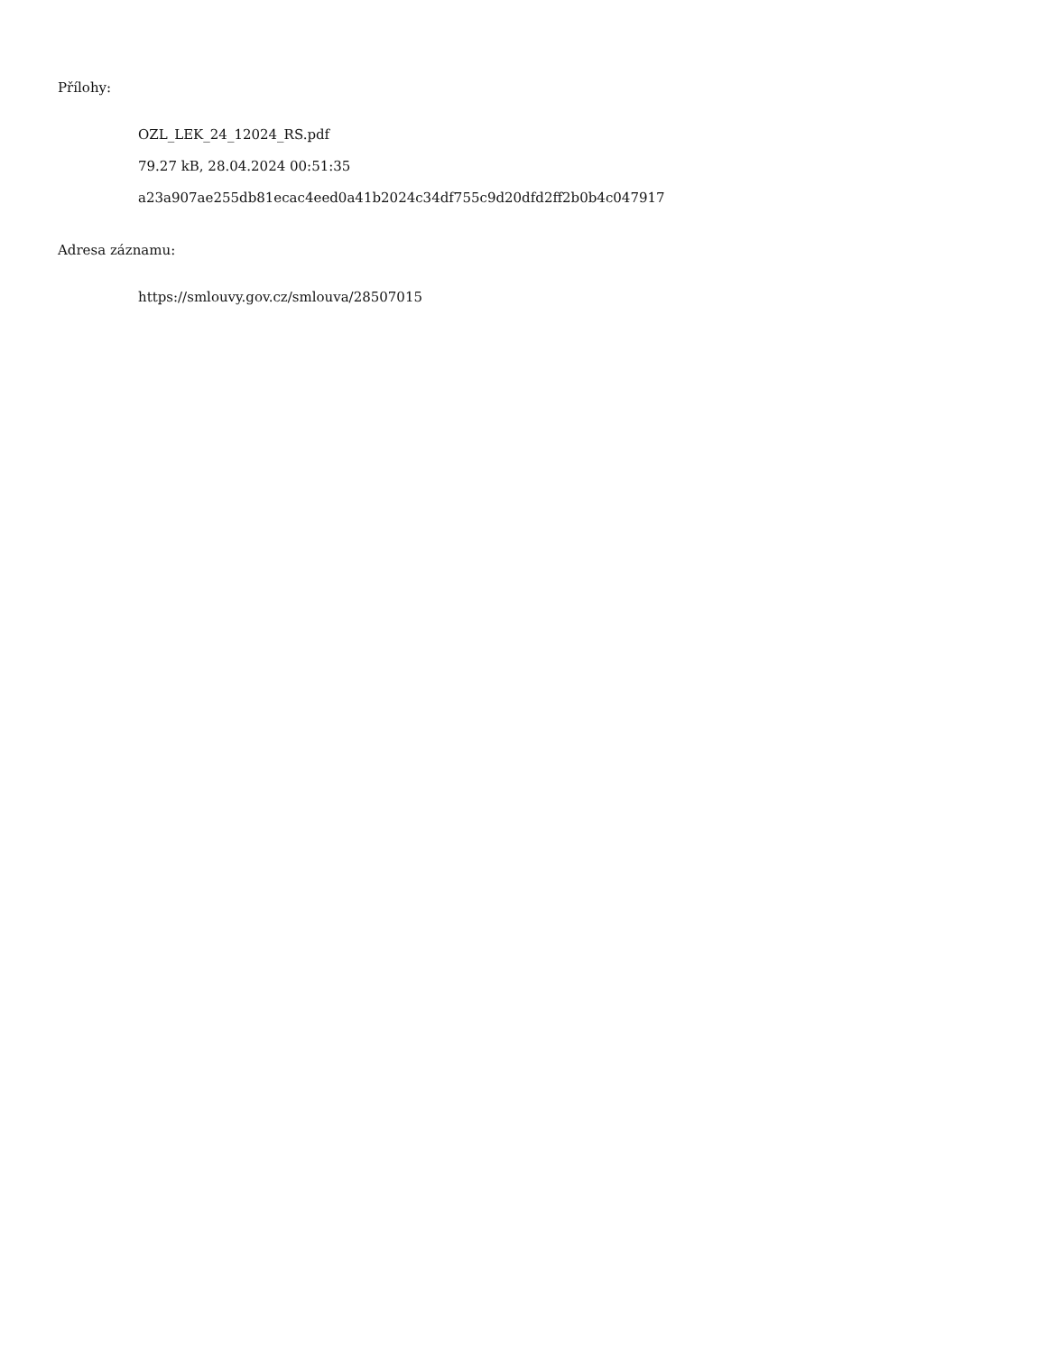Přílohy:
OZL_LEK_24_12024_RS.pdf
79.27 kB, 28.04.2024 00:51:35
a23a907ae255db81ecac4eed0a41b2024c34df755c9d20dfd2ff2b0b4c047917
Adresa záznamu:
https://smlouvy.gov.cz/smlouva/28507015